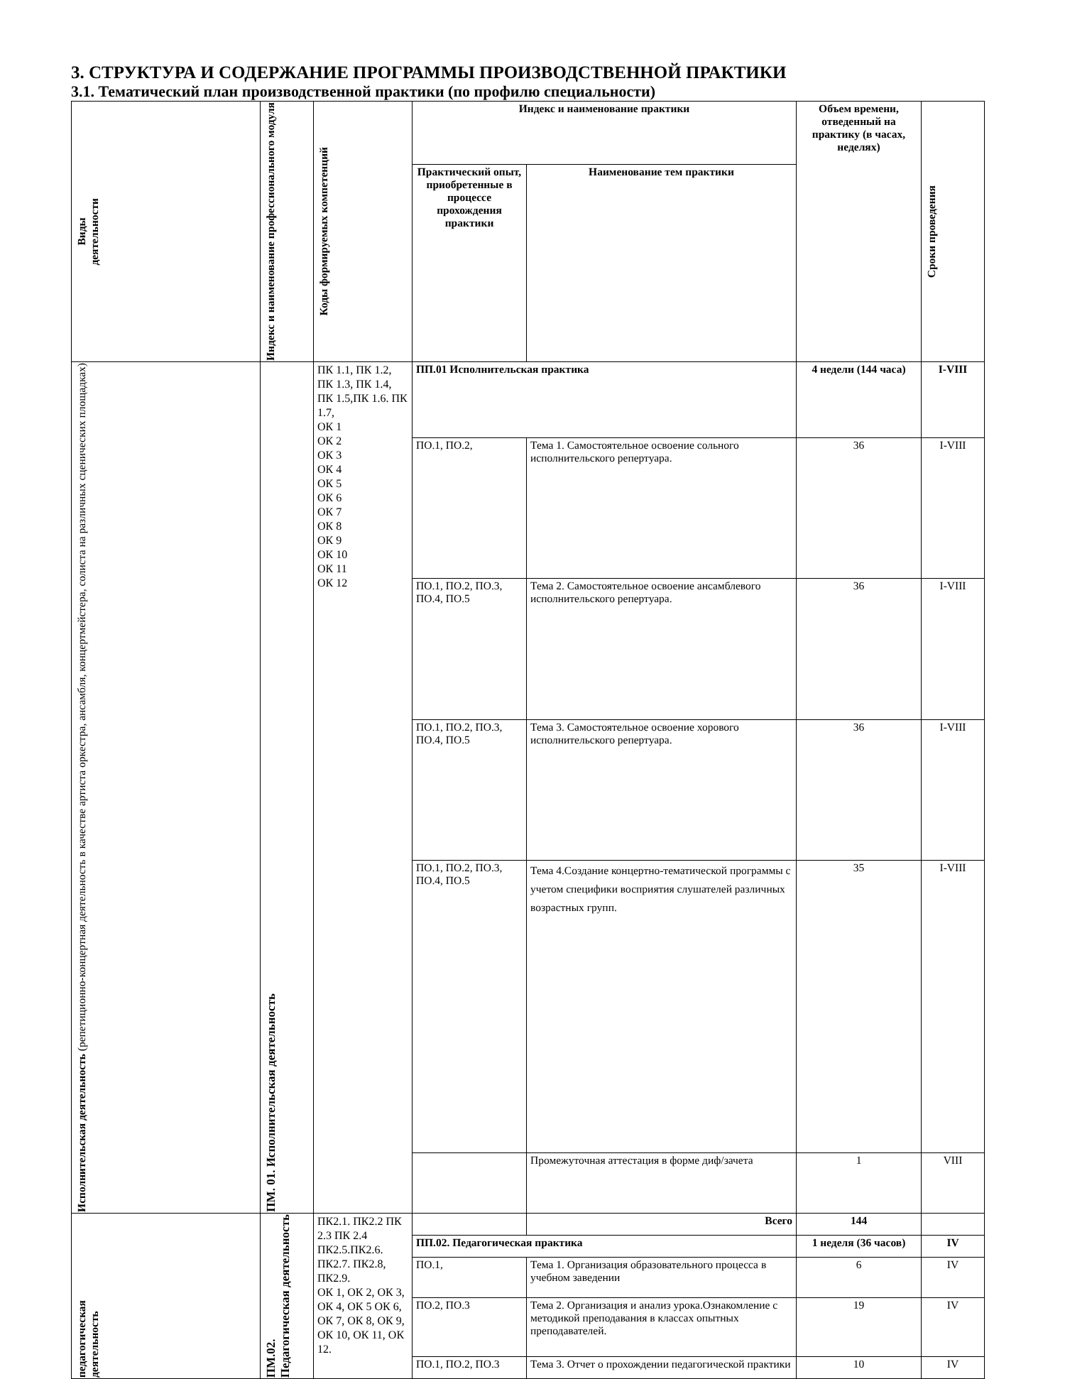3. СТРУКТУРА И СОДЕРЖАНИЕ ПРОГРАММЫ ПРОИЗВОДСТВЕННОЙ ПРАКТИКИ
3.1. Тематический план производственной практики (по профилю специальности)
| Виды деятельности | Индекс и наименование профессионального модуля | Коды формируемых компетенций | Индекс и наименование практики | | Объем времени, отведенный на практику (в часах, неделях) | Сроки проведения |
| --- | --- | --- | --- | --- | --- | --- |
| | | | Практический опыт, приобретенные в процессе прохождения практики | Наименование тем практики | | |
| Исполнительская деятельность (репетиционно-концертная деятельность в качестве артиста оркестра, ансамбля, концертмейстера, солиста на различных сценических площадках) | ПМ. 01. Исполнительская деятельность | ПК 1.1, ПК 1.2, ПК 1.3, ПК 1.4, ПК 1.5,ПК 1.6. ПК 1.7, ОК 1 ОК 2 ОК 3 ОК 4 ОК 5 ОК 6 ОК 7 ОК 8 ОК 9 ОК 10 ОК 11 ОК 12 | ПП.01 Исполнительская практика | | 4 недели (144 часа) | I-VIII |
| | | | ПО.1, ПО.2, | Тема 1. Самостоятельное освоение сольного исполнительского репертуара. | 36 | I-VIII |
| | | | ПО.1, ПО.2, ПО.3, ПО.4, ПО.5 | Тема 2. Самостоятельное освоение ансамблевого исполнительского репертуара. | 36 | I-VIII |
| | | | ПО.1, ПО.2, ПО.3, ПО.4, ПО.5 | Тема 3. Самостоятельное освоение хорового исполнительского репертуара. | 36 | I-VIII |
| | | | ПО.1, ПО.2, ПО.3, ПО.4, ПО.5 | Тема 4.Создание концертно-тематической программы с учетом специфики восприятия слушателей различных возрастных групп. | 35 | I-VIII |
| | | | | Промежуточная аттестация в форме диф/зачета | 1 | VIII |
| педагогическая деятельность | ПМ.02. Педагогическая деятельность | ПК2.1. ПК2.2 ПК 2.3 ПК 2.4 ПК2.5.ПК2.6. ПК2.7. ПК2.8, ПК2.9. ОК 1, ОК 2, ОК 3, ОК 4, ОК 5 ОК 6, ОК 7, ОК 8, ОК 9, ОК 10, ОК 11, ОК 12. | | Всего | 144 | |
| | | | ПП.02. Педагогическая практика | | 1 неделя (36 часов) | IV |
| | | | ПО.1, | Тема 1. Организация образовательного процесса в учебном заведении | 6 | IV |
| | | | ПО.2, ПО.3 | Тема 2. Организация и анализ урока.Ознакомление с методикой преподавания в классах опытных преподавателей. | 19 | IV |
| | | | ПО.1, ПО.2, ПО.3 | Тема 3. Отчет о прохождении педагогической практики | 10 | IV |